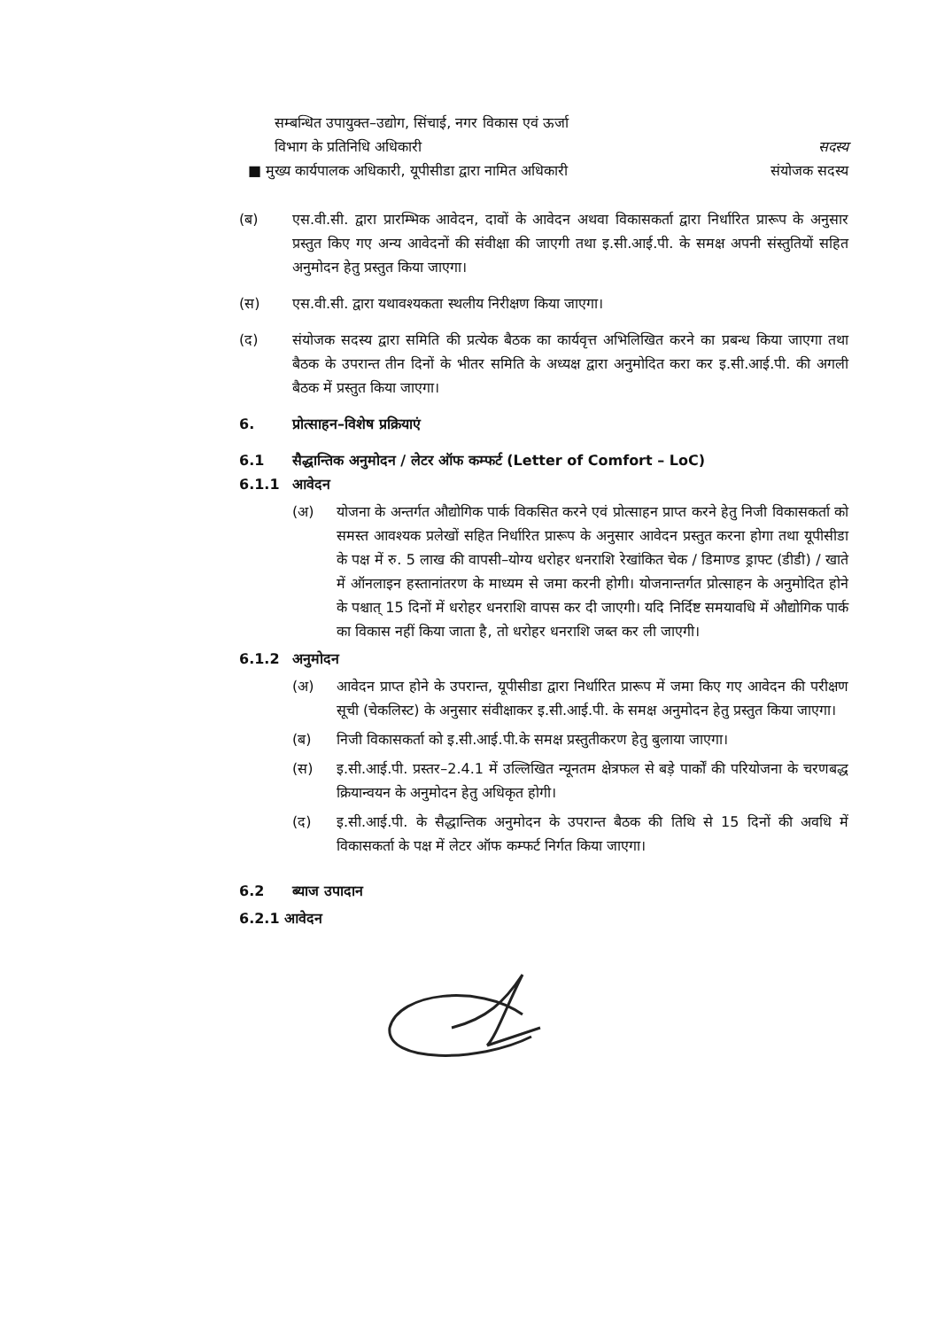सम्बन्धित उपायुक्त–उद्योग, सिंचाई, नगर विकास एवं ऊर्जा
विभाग के प्रतिनिधि अधिकारी सदस्य
■ मुख्य कार्यपालक अधिकारी, यूपीसीडा द्वारा नामित अधिकारी संयोजक सदस्य
(ब) एस.वी.सी. द्वारा प्रारम्भिक आवेदन, दावों के आवेदन अथवा विकासकर्ता द्वारा निर्धारित प्रारूप के अनुसार प्रस्तुत किए गए अन्य आवेदनों की संवीक्षा की जाएगी तथा इ.सी.आई.पी. के समक्ष अपनी संस्तुतियों सहित अनुमोदन हेतु प्रस्तुत किया जाएगा।
(स) एस.वी.सी. द्वारा यथावश्यकता स्थलीय निरीक्षण किया जाएगा।
(द) संयोजक सदस्य द्वारा समिति की प्रत्येक बैठक का कार्यवृत्त अभिलिखित करने का प्रबन्ध किया जाएगा तथा बैठक के उपरान्त तीन दिनों के भीतर समिति के अध्यक्ष द्वारा अनुमोदित करा कर इ.सी.आई.पी. की अगली बैठक में प्रस्तुत किया जाएगा।
6. प्रोत्साहन–विशेष प्रक्रियाएं
6.1 सैद्धान्तिक अनुमोदन / लेटर ऑफ कम्फर्ट (Letter of Comfort – LoC)
6.1.1 आवेदन
(अ) योजना के अन्तर्गत औद्योगिक पार्क विकसित करने एवं प्रोत्साहन प्राप्त करने हेतु निजी विकासकर्ता को समस्त आवश्यक प्रलेखों सहित निर्धारित प्रारूप के अनुसार आवेदन प्रस्तुत करना होगा तथा यूपीसीडा के पक्ष में रु. 5 लाख की वापसी–योग्य धरोहर धनराशि रेखांकित चेक / डिमाण्ड ड्राफ्ट (डीडी) / खाते में ऑनलाइन हस्तानांतरण के माध्यम से जमा करनी होगी। योजनान्तर्गत प्रोत्साहन के अनुमोदित होने के पश्चात् 15 दिनों में धरोहर धनराशि वापस कर दी जाएगी। यदि निर्दिष्ट समयावधि में औद्योगिक पार्क का विकास नहीं किया जाता है, तो धरोहर धनराशि जब्त कर ली जाएगी।
6.1.2 अनुमोदन
(अ) आवेदन प्राप्त होने के उपरान्त, यूपीसीडा द्वारा निर्धारित प्रारूप में जमा किए गए आवेदन की परीक्षण सूची (चेकलिस्ट) के अनुसार संवीक्षाकर इ.सी.आई.पी. के समक्ष अनुमोदन हेतु प्रस्तुत किया जाएगा।
(ब) निजी विकासकर्ता को इ.सी.आई.पी.के समक्ष प्रस्तुतीकरण हेतु बुलाया जाएगा।
(स) इ.सी.आई.पी. प्रस्तर–2.4.1 में उल्लिखित न्यूनतम क्षेत्रफल से बड़े पार्कों की परियोजना के चरणबद्ध क्रियान्वयन के अनुमोदन हेतु अधिकृत होगी।
(द) इ.सी.आई.पी. के सैद्धान्तिक अनुमोदन के उपरान्त बैठक की तिथि से 15 दिनों की अवधि में विकासकर्ता के पक्ष में लेटर ऑफ कम्फर्ट निर्गत किया जाएगा।
6.2 ब्याज उपादान
6.2.1 आवेदन